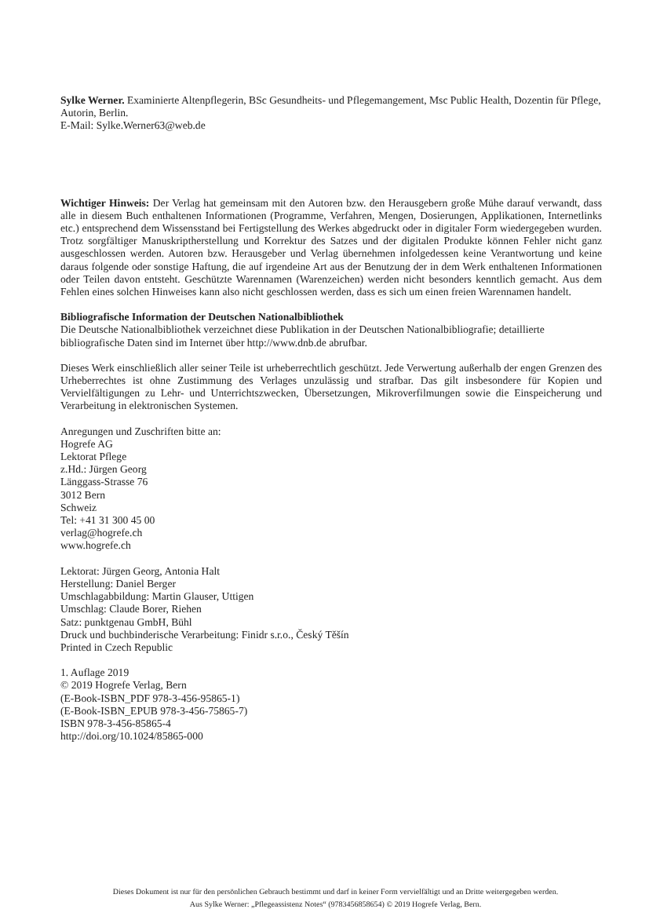Sylke Werner. Examinierte Altenpflegerin, BSc Gesundheits- und Pflegemangement, Msc Public Health, Dozentin für Pflege, Autorin, Berlin.
E-Mail: Sylke.Werner63@web.de
Wichtiger Hinweis: Der Verlag hat gemeinsam mit den Autoren bzw. den Herausgebern große Mühe darauf verwandt, dass alle in diesem Buch enthaltenen Informationen (Programme, Verfahren, Mengen, Dosierungen, Applikationen, Internetlinks etc.) entsprechend dem Wissensstand bei Fertigstellung des Werkes abgedruckt oder in digitaler Form wiedergegeben wurden. Trotz sorgfältiger Manuskriptherstellung und Korrektur des Satzes und der digitalen Produkte können Fehler nicht ganz ausgeschlossen werden. Autoren bzw. Herausgeber und Verlag übernehmen infolgedessen keine Verantwortung und keine daraus folgende oder sonstige Haftung, die auf irgendeine Art aus der Benutzung der in dem Werk enthaltenen Informationen oder Teilen davon entsteht. Geschützte Warennamen (Warenzeichen) werden nicht besonders kenntlich gemacht. Aus dem Fehlen eines solchen Hinweises kann also nicht geschlossen werden, dass es sich um einen freien Warennamen handelt.
Bibliografische Information der Deutschen Nationalbibliothek
Die Deutsche Nationalbibliothek verzeichnet diese Publikation in der Deutschen Nationalbibliografie; detaillierte bibliografische Daten sind im Internet über http://www.dnb.de abrufbar.
Dieses Werk einschließlich aller seiner Teile ist urheberrechtlich geschützt. Jede Verwertung außerhalb der engen Grenzen des Urheberrechtes ist ohne Zustimmung des Verlages unzulässig und strafbar. Das gilt insbesondere für Kopien und Vervielfältigungen zu Lehr- und Unterrichtszwecken, Übersetzungen, Mikroverfilmungen sowie die Einspeicherung und Verarbeitung in elektronischen Systemen.
Anregungen und Zuschriften bitte an:
Hogrefe AG
Lektorat Pflege
z.Hd.: Jürgen Georg
Länggass-Strasse 76
3012 Bern
Schweiz
Tel: +41 31 300 45 00
verlag@hogrefe.ch
www.hogrefe.ch
Lektorat: Jürgen Georg, Antonia Halt
Herstellung: Daniel Berger
Umschlagabbildung: Martin Glauser, Uttigen
Umschlag: Claude Borer, Riehen
Satz: punktgenau GmbH, Bühl
Druck und buchbinderische Verarbeitung: Finidr s.r.o., Český Těšín
Printed in Czech Republic
1. Auflage 2019
© 2019 Hogrefe Verlag, Bern
(E-Book-ISBN_PDF 978-3-456-95865-1)
(E-Book-ISBN_EPUB 978-3-456-75865-7)
ISBN 978-3-456-85865-4
http://doi.org/10.1024/85865-000
Dieses Dokument ist nur für den persönlichen Gebrauch bestimmt und darf in keiner Form vervielfältigt und an Dritte weitergegeben werden.
Aus Sylke Werner: „Pflegeassistenz Notes“ (9783456858654) © 2019 Hogrefe Verlag, Bern.